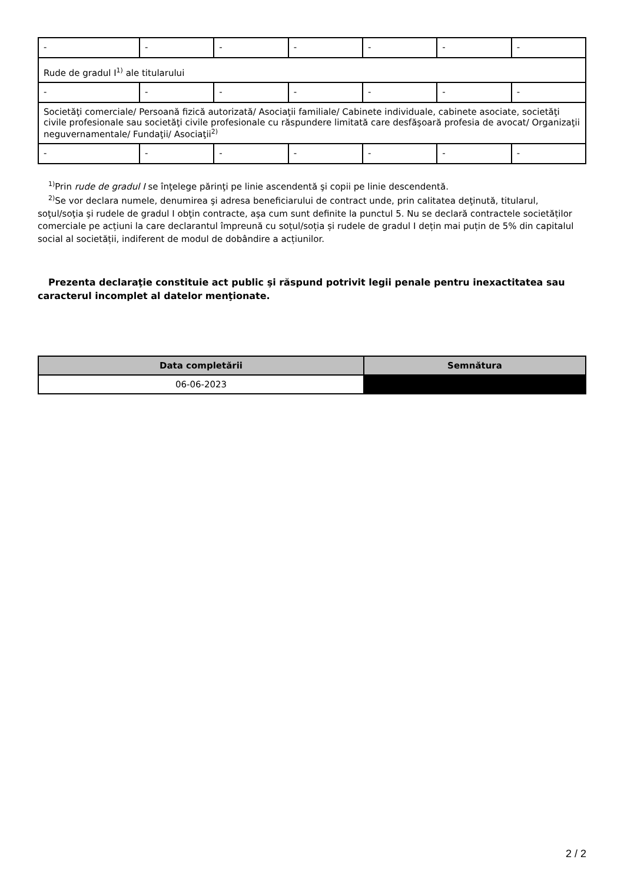| - | - | - | - | - | - | - |
| Rude de gradul I<sup>1)</sup> ale titularului | | | | | | |
| - | - | - | - | - | - | - |
| Societăţi comerciale/ Persoană fizică autorizată/ Asociaţii familiale/ Cabinete individuale, cabinete asociate, societăţi civile profesionale sau societăţi civile profesionale cu răspundere limitată care desfăşoară profesia de avocat/ Organizaţii neguvernamentale/ Fundaţii/ Asociaţii<sup>2)</sup> | | | | | | |
| - | - | - | - | - | - | - |
<sup>1)</sup> Prin rude de gradul I se înţelege părinţi pe linie ascendentă şi copii pe linie descendentă.
<sup>2)</sup> Se vor declara numele, denumirea şi adresa beneficiarului de contract unde, prin calitatea deţinută, titularul, soţul/soţia şi rudele de gradul I obţin contracte, aşa cum sunt definite la punctul 5. Nu se declară contractele societăților comerciale pe acțiuni la care declarantul împreună cu soțul/soția și rudele de gradul I dețin mai puțin de 5% din capitalul social al societății, indiferent de modul de dobândire a acțiunilor.
Prezenta declaraţie constituie act public şi răspund potrivit legii penale pentru inexactitatea sau caracterul incomplet al datelor menţionate.
| Data completării | Semnătura |
| --- | --- |
| 06-06-2023 | |
2 / 2